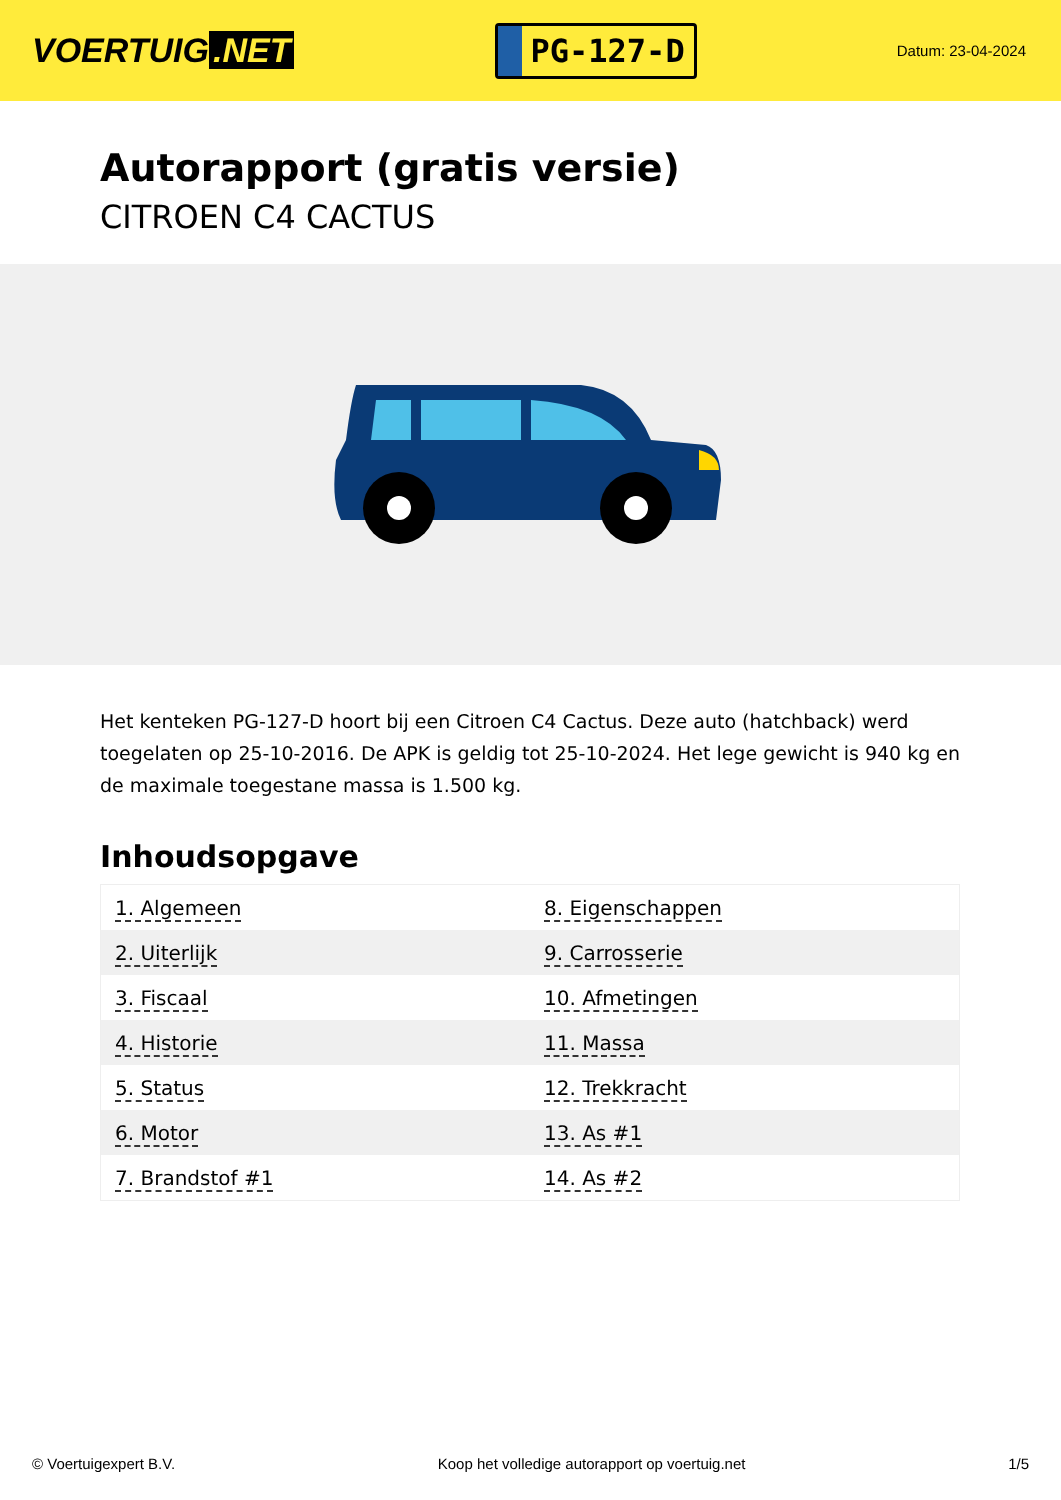VOERTUIG.NET
PG-127-D
Datum: 23-04-2024
Autorapport (gratis versie)
CITROEN C4 CACTUS
Het kenteken PG-127-D hoort bij een Citroen C4 Cactus. Deze auto (hatchback) werd toegelaten op 25-10-2016. De APK is geldig tot 25-10-2024. Het lege gewicht is 940 kg en de maximale toegestane massa is 1.500 kg.
Inhoudsopgave
| 1. Algemeen | 8. Eigenschappen |
| 2. Uiterlijk | 9. Carrosserie |
| 3. Fiscaal | 10. Afmetingen |
| 4. Historie | 11. Massa |
| 5. Status | 12. Trekkracht |
| 6. Motor | 13. As #1 |
| 7. Brandstof #1 | 14. As #2 |
© Voertuigexpert B.V. Koop het volledige autorapport op voertuig.net 1/5